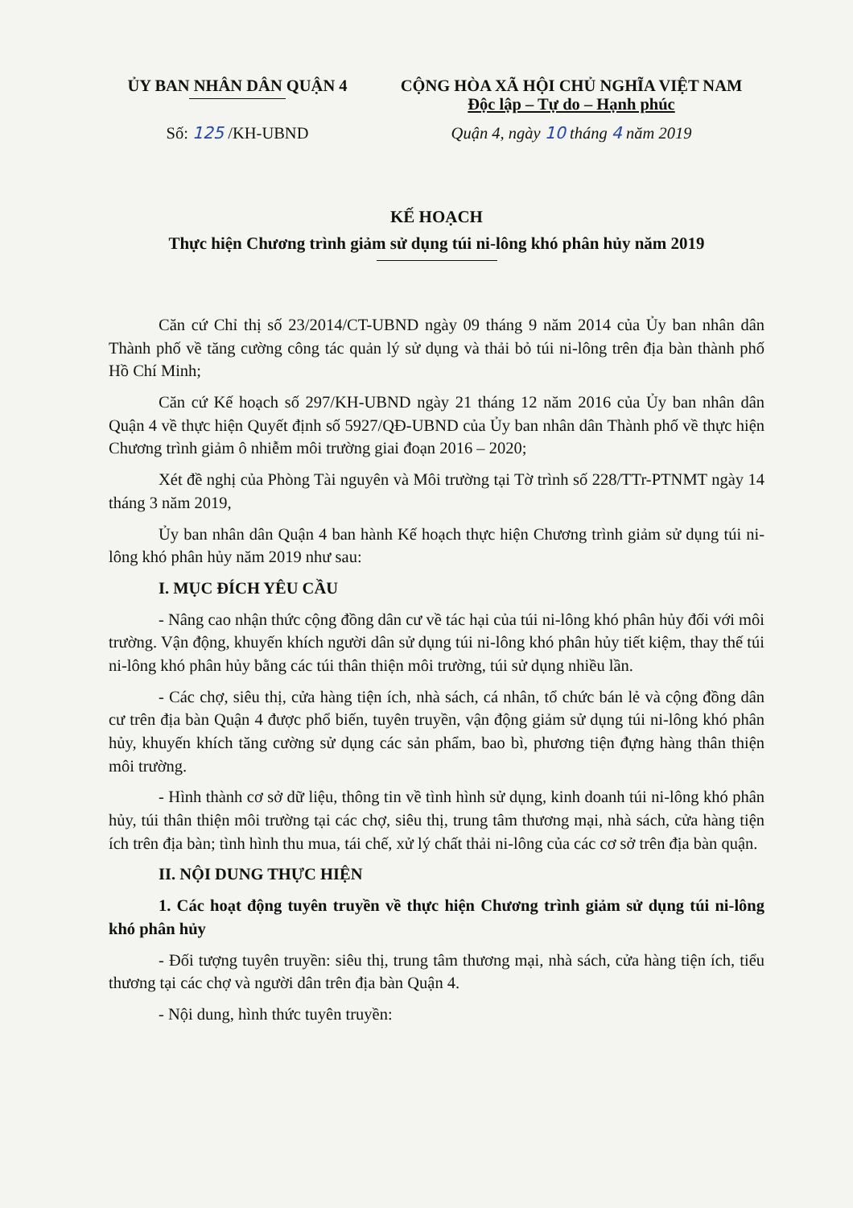ỦY BAN NHÂN DÂN QUẬN 4
Số: 125 /KH-UBND
CỘNG HÒA XÃ HỘI CHỦ NGHĨA VIỆT NAM
Độc lập – Tự do – Hạnh phúc
Quận 4, ngày 10 tháng 4 năm 2019
KẾ HOẠCH
Thực hiện Chương trình giảm sử dụng túi ni-lông khó phân hủy năm 2019
Căn cứ Chỉ thị số 23/2014/CT-UBND ngày 09 tháng 9 năm 2014 của Ủy ban nhân dân Thành phố về tăng cường công tác quản lý sử dụng và thải bỏ túi ni-lông trên địa bàn thành phố Hồ Chí Minh;
Căn cứ Kế hoạch số 297/KH-UBND ngày 21 tháng 12 năm 2016 của Ủy ban nhân dân Quận 4 về thực hiện Quyết định số 5927/QĐ-UBND của Ủy ban nhân dân Thành phố về thực hiện Chương trình giảm ô nhiễm môi trường giai đoạn 2016 – 2020;
Xét đề nghị của Phòng Tài nguyên và Môi trường tại Tờ trình số 228/TTr-PTNMT ngày 14 tháng 3 năm 2019,
Ủy ban nhân dân Quận 4 ban hành Kế hoạch thực hiện Chương trình giảm sử dụng túi ni-lông khó phân hủy năm 2019 như sau:
I. MỤC ĐÍCH YÊU CẦU
- Nâng cao nhận thức cộng đồng dân cư về tác hại của túi ni-lông khó phân hủy đối với môi trường. Vận động, khuyến khích người dân sử dụng túi ni-lông khó phân hủy tiết kiệm, thay thế túi ni-lông khó phân hủy bằng các túi thân thiện môi trường, túi sử dụng nhiều lần.
- Các chợ, siêu thị, cửa hàng tiện ích, nhà sách, cá nhân, tổ chức bán lẻ và cộng đồng dân cư trên địa bàn Quận 4 được phổ biến, tuyên truyền, vận động giảm sử dụng túi ni-lông khó phân hủy, khuyến khích tăng cường sử dụng các sản phẩm, bao bì, phương tiện đựng hàng thân thiện môi trường.
- Hình thành cơ sở dữ liệu, thông tin về tình hình sử dụng, kinh doanh túi ni-lông khó phân hủy, túi thân thiện môi trường tại các chợ, siêu thị, trung tâm thương mại, nhà sách, cửa hàng tiện ích trên địa bàn; tình hình thu mua, tái chế, xử lý chất thải ni-lông của các cơ sở trên địa bàn quận.
II. NỘI DUNG THỰC HIỆN
1. Các hoạt động tuyên truyền về thực hiện Chương trình giảm sử dụng túi ni-lông khó phân hủy
- Đối tượng tuyên truyền: siêu thị, trung tâm thương mại, nhà sách, cửa hàng tiện ích, tiểu thương tại các chợ và người dân trên địa bàn Quận 4.
- Nội dung, hình thức tuyên truyền: